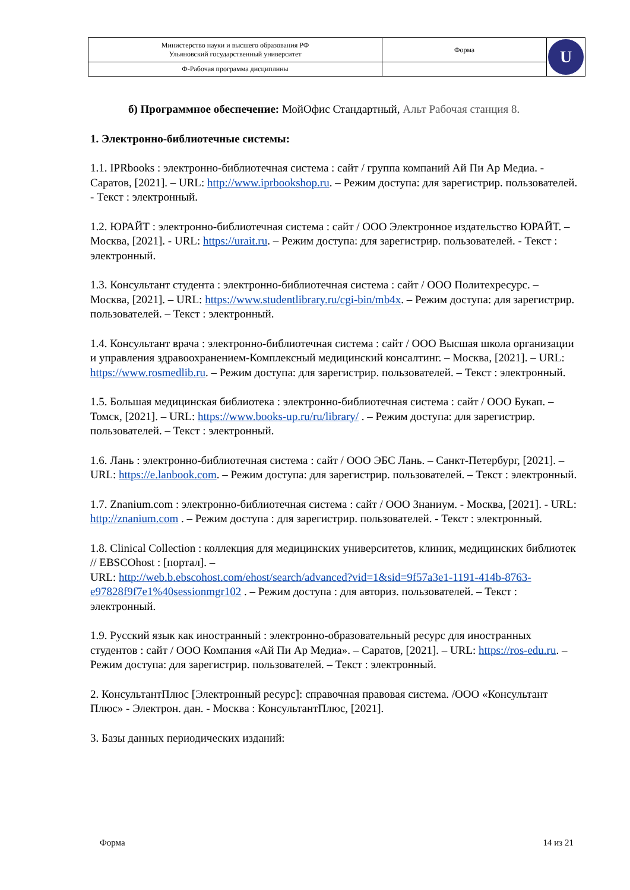| Министерство науки и высшего образования РФ Ульяновский государственный университет | Форма | U |
| Ф-Рабочая программа дисциплины | | |
б) Программное обеспечение: МойОфис Стандартный, Альт Рабочая станция 8.
1. Электронно-библиотечные системы:
1.1. IPRbooks : электронно-библиотечная система : сайт / группа компаний Ай Пи Ар Медиа. - Саратов, [2021]. – URL: http://www.iprbookshop.ru. – Режим доступа: для зарегистрир. пользователей. - Текст : электронный.
1.2. ЮРАЙТ : электронно-библиотечная система : сайт / ООО Электронное издательство ЮРАЙТ. – Москва, [2021]. - URL: https://urait.ru. – Режим доступа: для зарегистрир. пользователей. - Текст : электронный.
1.3. Консультант студента : электронно-библиотечная система : сайт / ООО Политехресурс. – Москва, [2021]. – URL: https://www.studentlibrary.ru/cgi-bin/mb4x. – Режим доступа: для зарегистрир. пользователей. – Текст : электронный.
1.4. Консультант врача : электронно-библиотечная система : сайт / ООО Высшая школа организации и управления здравоохранением-Комплексный медицинский консалтинг. – Москва, [2021]. – URL: https://www.rosmedlib.ru. – Режим доступа: для зарегистрир. пользователей. – Текст : электронный.
1.5. Большая медицинская библиотека : электронно-библиотечная система : сайт / ООО Букап. – Томск, [2021]. – URL: https://www.books-up.ru/ru/library/ . – Режим доступа: для зарегистрир. пользователей. – Текст : электронный.
1.6. Лань : электронно-библиотечная система : сайт / ООО ЭБС Лань. – Санкт-Петербург, [2021]. – URL: https://e.lanbook.com. – Режим доступа: для зарегистрир. пользователей. – Текст : электронный.
1.7. Znanium.com : электронно-библиотечная система : сайт / ООО Знаниум. - Москва, [2021]. - URL: http://znanium.com . – Режим доступа : для зарегистрир. пользователей. - Текст : электронный.
1.8. Clinical Collection : коллекция для медицинских университетов, клиник, медицинских библиотек // EBSCOhost : [портал]. –
URL: http://web.b.ebscohost.com/ehost/search/advanced?vid=1&sid=9f57a3e1-1191-414b-8763-e97828f9f7e1%40sessionmgr102 . – Режим доступа : для авториз. пользователей. – Текст : электронный.
1.9. Русский язык как иностранный : электронно-образовательный ресурс для иностранных студентов : сайт / ООО Компания «Ай Пи Ар Медиа». – Саратов, [2021]. – URL: https://ros-edu.ru. – Режим доступа: для зарегистрир. пользователей. – Текст : электронный.
2. КонсультантПлюс [Электронный ресурс]: справочная правовая система. /ООО «Консультант Плюс» - Электрон. дан. - Москва : КонсультантПлюс, [2021].
3. Базы данных периодических изданий:
Форма 14 из 21